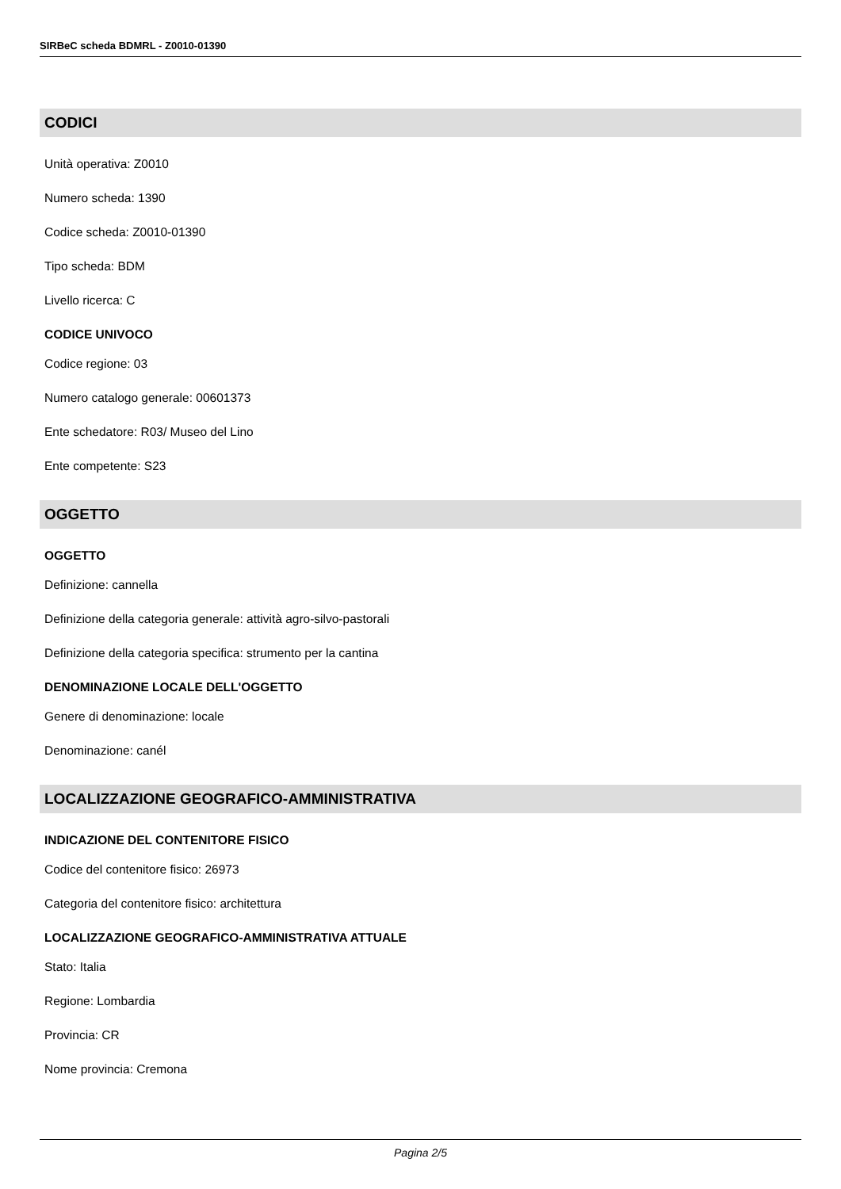SIRBeC scheda BDMRL - Z0010-01390
CODICI
Unità operativa: Z0010
Numero scheda: 1390
Codice scheda: Z0010-01390
Tipo scheda: BDM
Livello ricerca: C
CODICE UNIVOCO
Codice regione: 03
Numero catalogo generale: 00601373
Ente schedatore: R03/ Museo del Lino
Ente competente: S23
OGGETTO
OGGETTO
Definizione: cannella
Definizione della categoria generale: attività agro-silvo-pastorali
Definizione della categoria specifica: strumento per la cantina
DENOMINAZIONE LOCALE DELL'OGGETTO
Genere di denominazione: locale
Denominazione: canél
LOCALIZZAZIONE GEOGRAFICO-AMMINISTRATIVA
INDICAZIONE DEL CONTENITORE FISICO
Codice del contenitore fisico: 26973
Categoria del contenitore fisico: architettura
LOCALIZZAZIONE GEOGRAFICO-AMMINISTRATIVA ATTUALE
Stato: Italia
Regione: Lombardia
Provincia: CR
Nome provincia: Cremona
Pagina 2/5